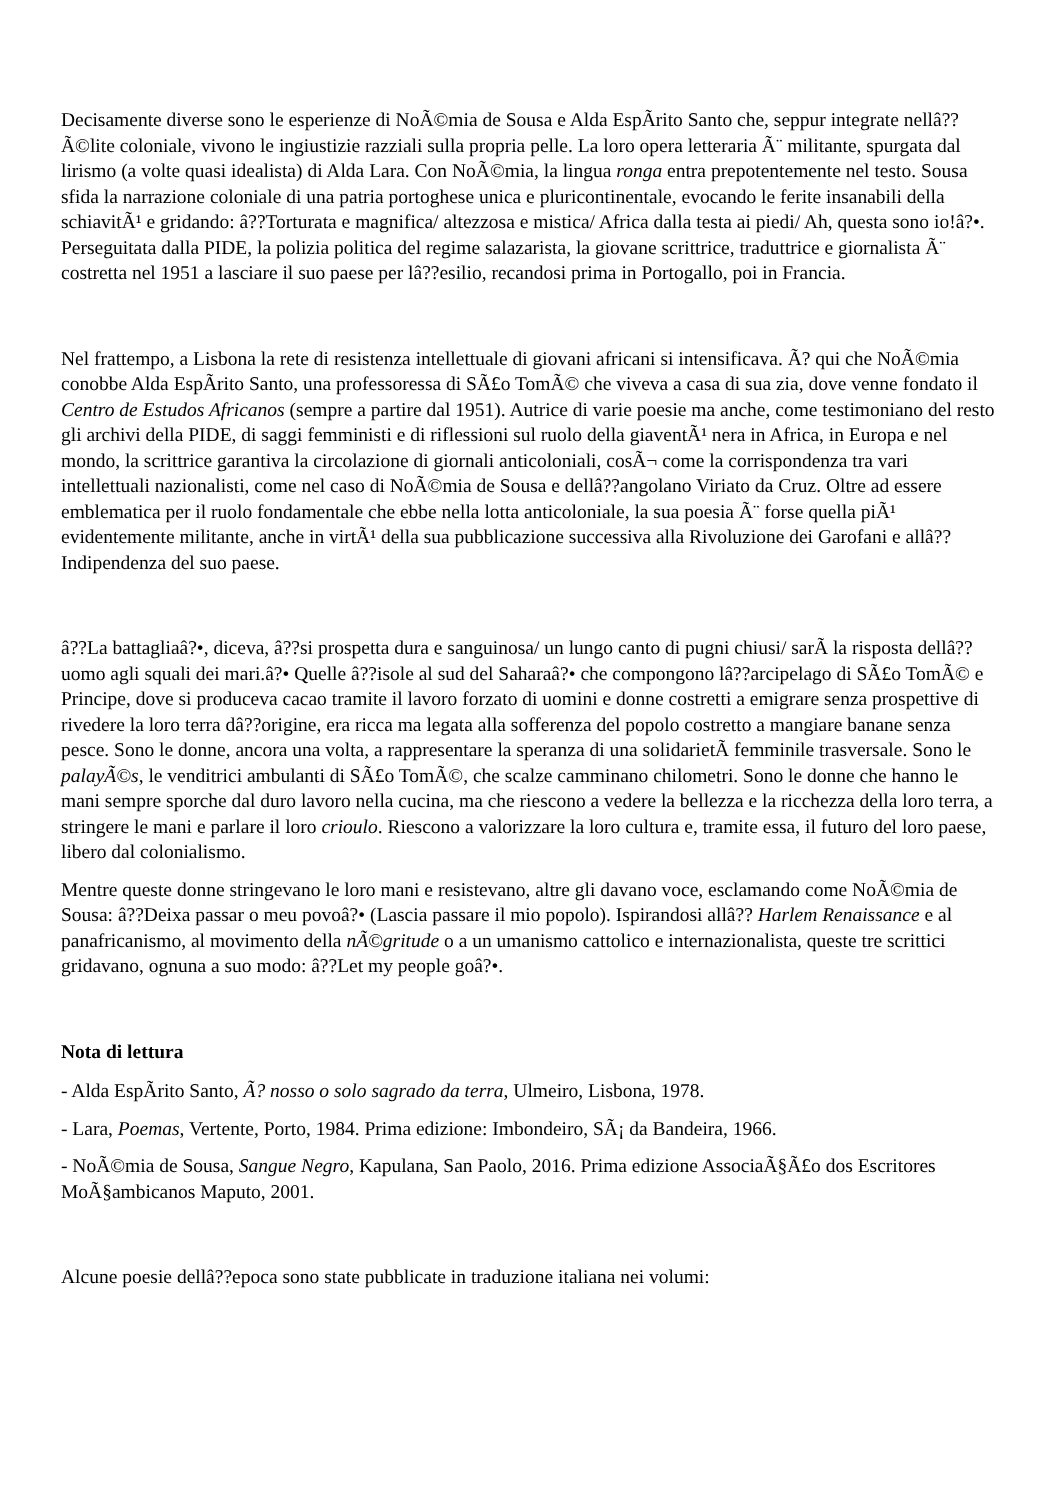Decisamente diverse sono le esperienze di NoÃ©mia de Sousa e Alda EspÃrito Santo che, seppur integrate nellâ??Ã©lite coloniale, vivono le ingiustizie razziali sulla propria pelle. La loro opera letteraria Ã¨ militante, spurgata dal lirismo (a volte quasi idealista) di Alda Lara. Con NoÃ©mia, la lingua ronga entra prepotentemente nel testo. Sousa sfida la narrazione coloniale di una patria portoghese unica e pluricontinentale, evocando le ferite insanabili della schiavitÃ¹ e gridando: â??Torturata e magnifica/ altezzosa e mistica/ Africa dalla testa ai piedi/ Ah, questa sono io!â?•. Perseguitata dalla PIDE, la polizia politica del regime salazarista, la giovane scrittrice, traduttrice e giornalista Ã¨ costretta nel 1951 a lasciare il suo paese per lâ??esilio, recandosi prima in Portogallo, poi in Francia.
Nel frattempo, a Lisbona la rete di resistenza intellettuale di giovani africani si intensificava. Ã? qui che NoÃ©mia conobbe Alda EspÃrito Santo, una professoressa di SÃ£o TomÃ© che viveva a casa di sua zia, dove venne fondato il Centro de Estudos Africanos (sempre a partire dal 1951). Autrice di varie poesie ma anche, come testimoniano del resto gli archivi della PIDE, di saggi femministi e di riflessioni sul ruolo della giaventÃ¹ nera in Africa, in Europa e nel mondo, la scrittrice garantiva la circolazione di giornali anticoloniali, cosÃ¬ come la corrispondenza tra vari intellettuali nazionalisti, come nel caso di NoÃ©mia de Sousa e dellâ??angolano Viriato da Cruz. Oltre ad essere emblematica per il ruolo fondamentale che ebbe nella lotta anticoloniale, la sua poesia Ã¨ forse quella piÃ¹ evidentemente militante, anche in virtÃ¹ della sua pubblicazione successiva alla Rivoluzione dei Garofani e allâ??Indipendenza del suo paese.
â??La battagliaâ?•, diceva, â??si prospetta dura e sanguinosa/ un lungo canto di pugni chiusi/ sarÃ la risposta dellâ??uomo agli squali dei mari.â?• Quelle â??isole al sud del Saharaâ?• che compongono lâ??arcipelago di SÃ£o TomÃ© e Principe, dove si produceva cacao tramite il lavoro forzato di uomini e donne costretti a emigrare senza prospettive di rivedere la loro terra dâ??origine, era ricca ma legata alla sofferenza del popolo costretto a mangiare banane senza pesce. Sono le donne, ancora una volta, a rappresentare la speranza di una solidarietÃ femminile trasversale. Sono le palayÃ©s, le venditrici ambulanti di SÃ£o TomÃ©, che scalze camminano chilometri. Sono le donne che hanno le mani sempre sporche dal duro lavoro nella cucina, ma che riescono a vedere la bellezza e la ricchezza della loro terra, a stringere le mani e parlare il loro crioulo. Riescono a valorizzare la loro cultura e, tramite essa, il futuro del loro paese, libero dal colonialismo.
Mentre queste donne stringevano le loro mani e resistevano, altre gli davano voce, esclamando come NoÃ©mia de Sousa: â??Deixa passar o meu povoâ?• (Lascia passare il mio popolo). Ispirandosi allâ?? Harlem Renaissance e al panafricanismo, al movimento della nÃ©gritude o a un umanismo cattolico e internazionalista, queste tre scrittici gridavano, ognuna a suo modo: â??Let my people goâ?•.
Nota di lettura
- Alda EspÃrito Santo, Ã? nosso o solo sagrado da terra, Ulmeiro, Lisbona, 1978.
- Lara, Poemas, Vertente, Porto, 1984. Prima edizione: Imbondeiro, SÃ¡ da Bandeira, 1966.
- NoÃ©mia de Sousa, Sangue Negro, Kapulana, San Paolo, 2016. Prima edizione AssociaÃ§Ã£o dos Escritores MoÃ§ambicanos Maputo, 2001.
Alcune poesie dellâ??epoca sono state pubblicate in traduzione italiana nei volumi: